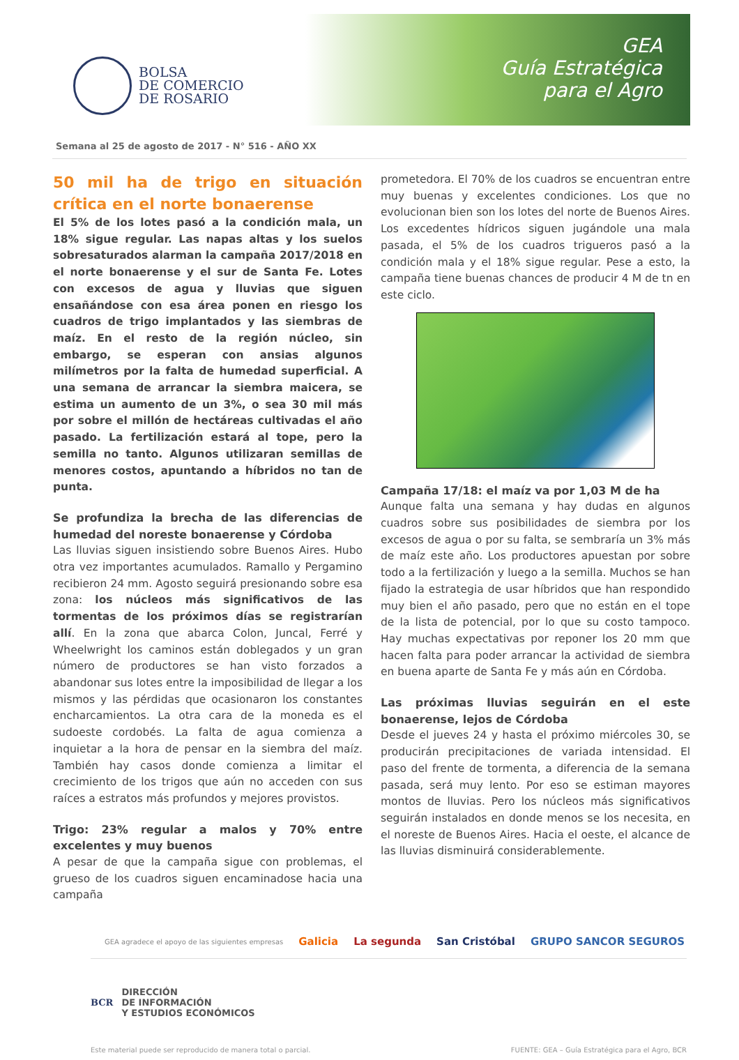BOLSA
DE COMERCIO
DE ROSARIO
GEA
Guía Estratégica
para el Agro
Semana al 25 de agosto de 2017 - N° 516 - AÑO XX
50 mil ha de trigo en situación crítica en el norte bonaerense
El 5% de los lotes pasó a la condición mala, un 18% sigue regular. Las napas altas y los suelos sobresaturados alarman la campaña 2017/2018 en el norte bonaerense y el sur de Santa Fe. Lotes con excesos de agua y lluvias que siguen ensañándose con esa área ponen en riesgo los cuadros de trigo implantados y las siembras de maíz. En el resto de la región núcleo, sin embargo, se esperan con ansias algunos milímetros por la falta de humedad superficial. A una semana de arrancar la siembra maicera, se estima un aumento de un 3%, o sea 30 mil más por sobre el millón de hectáreas cultivadas el año pasado. La fertilización estará al tope, pero la semilla no tanto. Algunos utilizaran semillas de menores costos, apuntando a híbridos no tan de punta.
Se profundiza la brecha de las diferencias de humedad del noreste bonaerense y Córdoba
Las lluvias siguen insistiendo sobre Buenos Aires. Hubo otra vez importantes acumulados. Ramallo y Pergamino recibieron 24 mm. Agosto seguirá presionando sobre esa zona: los núcleos más significativos de las tormentas de los próximos días se registrarían allí. En la zona que abarca Colon, Juncal, Ferré y Wheelwright los caminos están doblegados y un gran número de productores se han visto forzados a abandonar sus lotes entre la imposibilidad de llegar a los mismos y las pérdidas que ocasionaron los constantes encharcamientos. La otra cara de la moneda es el sudoeste cordobés. La falta de agua comienza a inquietar a la hora de pensar en la siembra del maíz. También hay casos donde comienza a limitar el crecimiento de los trigos que aún no acceden con sus raíces a estratos más profundos y mejores provistos.
Trigo: 23% regular a malos y 70% entre excelentes y muy buenos
A pesar de que la campaña sigue con problemas, el grueso de los cuadros siguen encaminadose hacia una campaña
prometedora. El 70% de los cuadros se encuentran entre muy buenas y excelentes condiciones. Los que no evolucionan bien son los lotes del norte de Buenos Aires. Los excedentes hídricos siguen jugándole una mala pasada, el 5% de los cuadros trigueros pasó a la condición mala y el 18% sigue regular. Pese a esto, la campaña tiene buenas chances de producir 4 M de tn en este ciclo.
Campaña 17/18: el maíz va por 1,03 M de ha
Aunque falta una semana y hay dudas en algunos cuadros sobre sus posibilidades de siembra por los excesos de agua o por su falta, se sembraría un 3% más de maíz este año. Los productores apuestan por sobre todo a la fertilización y luego a la semilla. Muchos se han fijado la estrategia de usar híbridos que han respondido muy bien el año pasado, pero que no están en el tope de la lista de potencial, por lo que su costo tampoco. Hay muchas expectativas por reponer los 20 mm que hacen falta para poder arrancar la actividad de siembra en buena aparte de Santa Fe y más aún en Córdoba.
Las próximas lluvias seguirán en el este bonaerense, lejos de Córdoba
Desde el jueves 24 y hasta el próximo miércoles 30, se producirán precipitaciones de variada intensidad. El paso del frente de tormenta, a diferencia de la semana pasada, será muy lento. Por eso se estiman mayores montos de lluvias. Pero los núcleos más significativos seguirán instalados en donde menos se los necesita, en el noreste de Buenos Aires. Hacia el oeste, el alcance de las lluvias disminuirá considerablemente.
GEA agradece el apoyo de las siguientes empresas Galicia La segunda San Cristóbal GRUPO SANCOR SEGUROS
BCR DIRECCIÓN
DE INFORMACIÓN
Y ESTUDIOS ECONÓMICOS
Este material puede ser reproducido de manera total o parcial. FUENTE: GEA – Guía Estratégica para el Agro, BCR